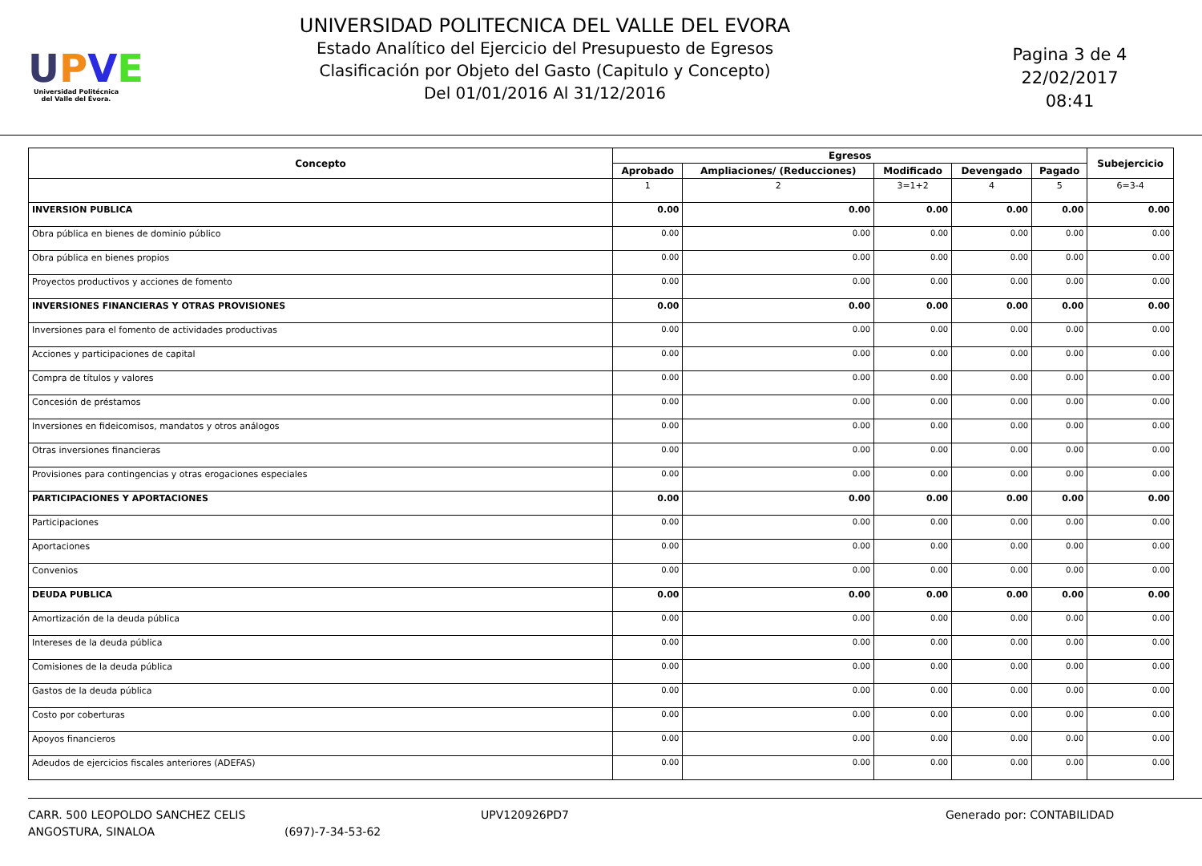UPVE
Universidad Politécnica
del Valle del Évora.
UNIVERSIDAD POLITECNICA DEL VALLE DEL EVORA
Estado Analítico del Ejercicio del Presupuesto de Egresos
Clasificación por Objeto del Gasto (Capitulo y Concepto)
Del 01/01/2016 Al 31/12/2016
Pagina 3 de 4
22/02/2017
08:41
| Concepto | Egresos | | | | | Subejercicio |
| --- | --- | --- | --- | --- | --- | --- |
| | Aprobado | Ampliaciones/ (Reducciones) | Modificado | Devengado | Pagado | |
| | 1 | 2 | 3=1+2 | 4 | 5 | 6=3-4 |
| INVERSION PUBLICA | 0.00 | 0.00 | 0.00 | 0.00 | 0.00 | 0.00 |
| Obra pública en bienes de dominio público | 0.00 | 0.00 | 0.00 | 0.00 | 0.00 | 0.00 |
| Obra pública en bienes propios | 0.00 | 0.00 | 0.00 | 0.00 | 0.00 | 0.00 |
| Proyectos productivos y acciones de fomento | 0.00 | 0.00 | 0.00 | 0.00 | 0.00 | 0.00 |
| INVERSIONES FINANCIERAS Y OTRAS PROVISIONES | 0.00 | 0.00 | 0.00 | 0.00 | 0.00 | 0.00 |
| Inversiones para el fomento de actividades productivas | 0.00 | 0.00 | 0.00 | 0.00 | 0.00 | 0.00 |
| Acciones y participaciones de capital | 0.00 | 0.00 | 0.00 | 0.00 | 0.00 | 0.00 |
| Compra de títulos y valores | 0.00 | 0.00 | 0.00 | 0.00 | 0.00 | 0.00 |
| Concesión de préstamos | 0.00 | 0.00 | 0.00 | 0.00 | 0.00 | 0.00 |
| Inversiones en fideicomisos, mandatos y otros análogos | 0.00 | 0.00 | 0.00 | 0.00 | 0.00 | 0.00 |
| Otras inversiones financieras | 0.00 | 0.00 | 0.00 | 0.00 | 0.00 | 0.00 |
| Provisiones para contingencias y otras erogaciones especiales | 0.00 | 0.00 | 0.00 | 0.00 | 0.00 | 0.00 |
| PARTICIPACIONES Y APORTACIONES | 0.00 | 0.00 | 0.00 | 0.00 | 0.00 | 0.00 |
| Participaciones | 0.00 | 0.00 | 0.00 | 0.00 | 0.00 | 0.00 |
| Aportaciones | 0.00 | 0.00 | 0.00 | 0.00 | 0.00 | 0.00 |
| Convenios | 0.00 | 0.00 | 0.00 | 0.00 | 0.00 | 0.00 |
| DEUDA PUBLICA | 0.00 | 0.00 | 0.00 | 0.00 | 0.00 | 0.00 |
| Amortización de la deuda pública | 0.00 | 0.00 | 0.00 | 0.00 | 0.00 | 0.00 |
| Intereses de la deuda pública | 0.00 | 0.00 | 0.00 | 0.00 | 0.00 | 0.00 |
| Comisiones de la deuda pública | 0.00 | 0.00 | 0.00 | 0.00 | 0.00 | 0.00 |
| Gastos de la deuda pública | 0.00 | 0.00 | 0.00 | 0.00 | 0.00 | 0.00 |
| Costo por coberturas | 0.00 | 0.00 | 0.00 | 0.00 | 0.00 | 0.00 |
| Apoyos financieros | 0.00 | 0.00 | 0.00 | 0.00 | 0.00 | 0.00 |
| Adeudos de ejercicios fiscales anteriores (ADEFAS) | 0.00 | 0.00 | 0.00 | 0.00 | 0.00 | 0.00 |
CARR. 500 LEOPOLDO SANCHEZ CELIS
ANGOSTURA, SINALOA
(697)-7-34-53-62 UPV120926PD7 Generado por: CONTABILIDAD